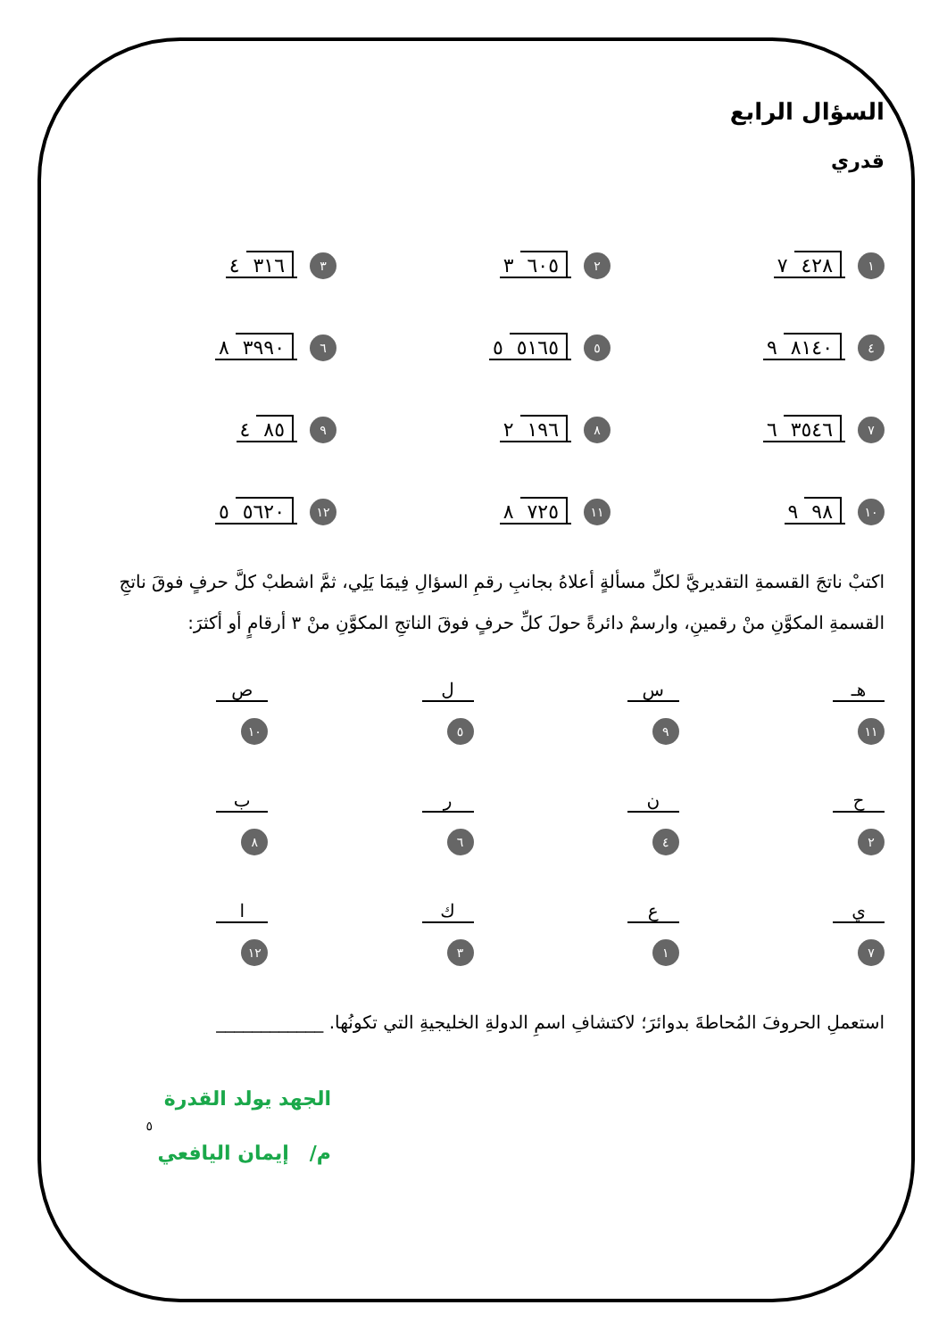السؤال الرابع
قدري
١ ٤٢٨ ٧
٢ ٦٠٥ ٣
٣ ٣١٦ ٤
٤ ٨١٤٠ ٩
٥ ٥١٦٥ ٥
٦ ٣٩٩٠ ٨
٧ ٣٥٤٦ ٦
٨ ١٩٦ ٢
٩ ٨٥ ٤
١٠ ٩٨ ٩
١١ ٧٢٥ ٨
١٢ ٥٦٢٠ ٥
اكتبْ ناتجَ القسمةِ التقديريَّ لكلِّ مسألةٍ أعلاهُ بجانبِ رقمِ السؤالِ فِيمَا يَلِي، ثمَّ اشطبْ كلَّ حرفٍ فوقَ ناتجِ القسمةِ المكوَّنِ منْ رقمينِ، وارسمْ دائرةً حولَ كلِّ حرفٍ فوقَ الناتجِ المكوَّنِ منْ ٣ أرقامٍ أو أكثرَ:
هـ
١١
س
٩
ل
٥
ص
١٠
ح
٢
ن
٤
ر
٦
ب
٨
ي
٧
ع
١
ك
٣
ا
١٢
استعملِ الحروفَ المُحاطةَ بدوائرَ؛ لاكتشافِ اسمِ الدولةِ الخليجيةِ التي تكونُها. ____________
الجهد يولد القدرة
٥
م/ إيمان اليافعي